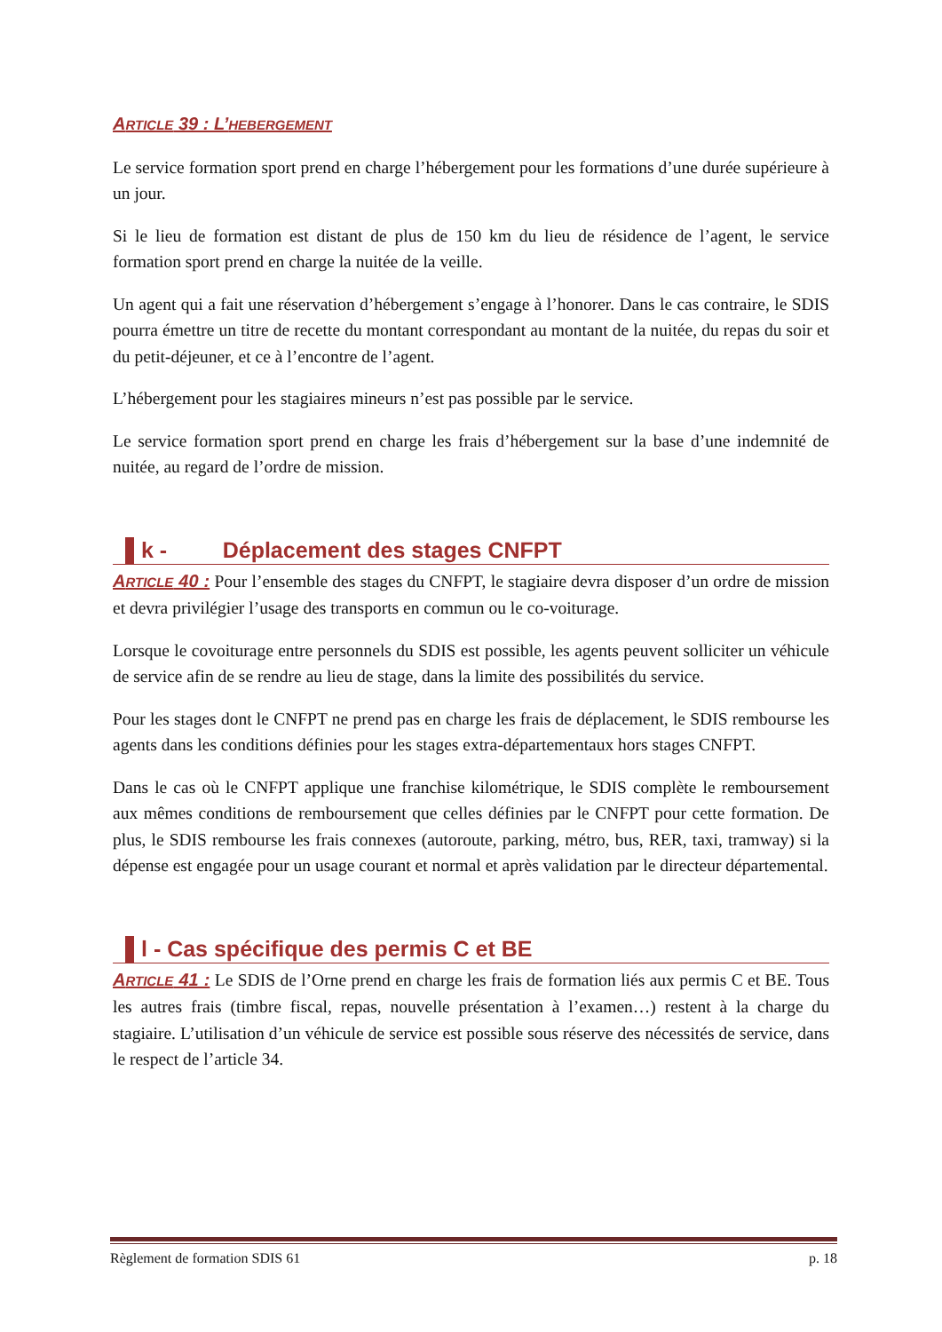ARTICLE 39 : L’HEBERGEMENT
Le service formation sport prend en charge l’hébergement pour les formations d’une durée supérieure à un jour.
Si le lieu de formation est distant de plus de 150 km du lieu de résidence de l’agent, le service formation sport prend en charge la nuitée de la veille.
Un agent qui a fait une réservation d’hébergement s’engage à l’honorer. Dans le cas contraire, le SDIS pourra émettre un titre de recette du montant correspondant au montant de la nuitée, du repas du soir et du petit-déjeuner, et ce à l’encontre de l’agent.
L’hébergement pour les stagiaires mineurs n’est pas possible par le service.
Le service formation sport prend en charge les frais d’hébergement sur la base d’une indemnité de nuitée, au regard de l’ordre de mission.
k - Déplacement des stages CNFPT
ARTICLE 40 : Pour l’ensemble des stages du CNFPT, le stagiaire devra disposer d’un ordre de mission et devra privilégier l’usage des transports en commun ou le co-voiturage.
Lorsque le covoiturage entre personnels du SDIS est possible, les agents peuvent solliciter un véhicule de service afin de se rendre au lieu de stage, dans la limite des possibilités du service.
Pour les stages dont le CNFPT ne prend pas en charge les frais de déplacement, le SDIS rembourse les agents dans les conditions définies pour les stages extra-départementaux hors stages CNFPT.
Dans le cas où le CNFPT applique une franchise kilométrique, le SDIS complète le remboursement aux mêmes conditions de remboursement que celles définies par le CNFPT pour cette formation. De plus, le SDIS rembourse les frais connexes (autoroute, parking, métro, bus, RER, taxi, tramway) si la dépense est engagée pour un usage courant et normal et après validation par le directeur départemental.
l - Cas spécifique des permis C et BE
ARTICLE 41 : Le SDIS de l’Orne prend en charge les frais de formation liés aux permis C et BE. Tous les autres frais (timbre fiscal, repas, nouvelle présentation à l’examen…) restent à la charge du stagiaire. L’utilisation d’un véhicule de service est possible sous réserve des nécessités de service, dans le respect de l’article 34.
Règlement de formation SDIS 61 p. 18